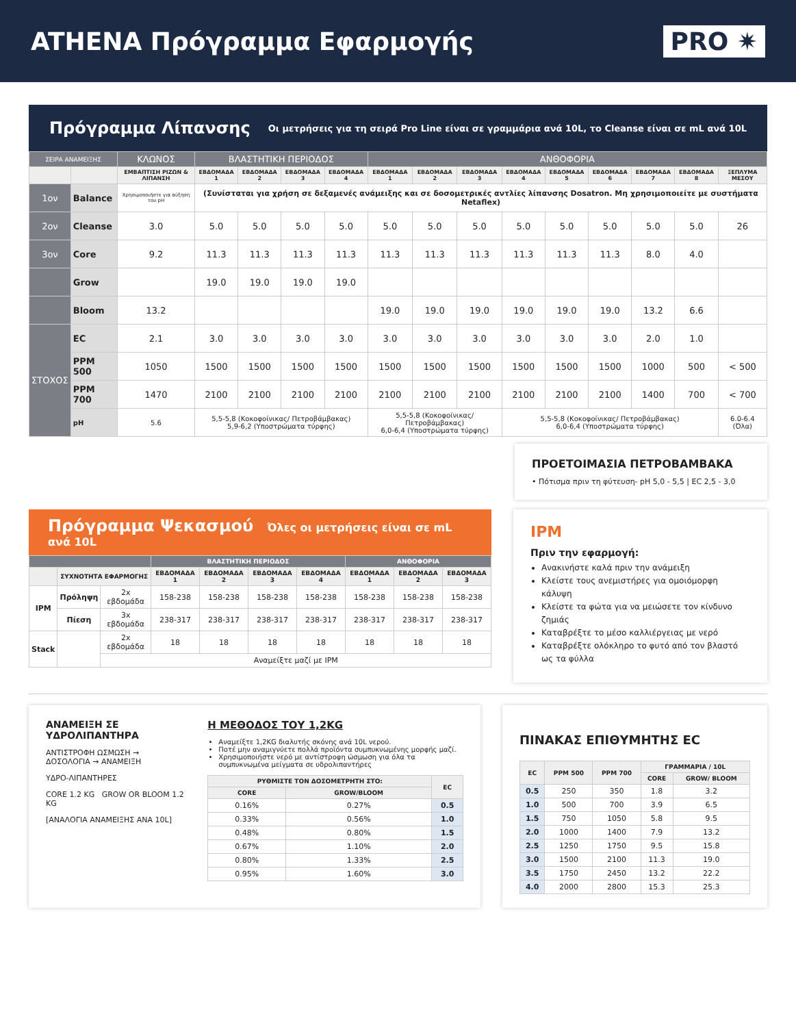ATHENA Πρόγραμμα Εφαρμογής PRO ✷
Πρόγραμμα Λίπανσης
Οι μετρήσεις για τη σειρά Pro Line είναι σε γραμμάρια ανά 10L, το Cleanse είναι σε mL ανά 10L
| ΣΕΙΡΑ ΑΝΑΜΕΙΞΗΣ | | ΚΛΩΝΟΣ | ΒΛΑΣΤΗΤΙΚΗ ΠΕΡΙΟΔΟΣ | | | | ΑΝΘΟΦΟΡΙΑ | | | | | | | | |
| --- | --- | --- | --- | --- | --- | --- | --- | --- | --- | --- | --- | --- | --- | --- | --- |
| | | ΕΜΒΑΠΤΙΣΗ ΡΙΖΩΝ & ΛΙΠΑΝΣΗ | ΕΒΔΟΜΑΔΑ 1 | ΕΒΔΟΜΑΔΑ 2 | ΕΒΔΟΜΑΔΑ 3 | ΕΒΔΟΜΑΔΑ 4 | ΕΒΔΟΜΑΔΑ 1 | ΕΒΔΟΜΑΔΑ 2 | ΕΒΔΟΜΑΔΑ 3 | ΕΒΔΟΜΑΔΑ 4 | ΕΒΔΟΜΑΔΑ 5 | ΕΒΔΟΜΑΔΑ 6 | ΕΒΔΟΜΑΔΑ 7 | ΕΒΔΟΜΑΔΑ 8 | ΞΕΠΛΥΜΑ ΜΕΣΟΥ |
| 1ον | Balance | Χρησιμοποιήστε για αύξηση του pH | (Συνίσταται για χρήση σε δεξαμενές ανάμειξης και σε δοσομετρικές αντλίες λίπανσης Dosatron. Μη χρησιμοποιείτε με συστήματα Netaflex) | | | | | | | | | | | | |
| 2ον | Cleanse | 3.0 | 5.0 | 5.0 | 5.0 | 5.0 | 5.0 | 5.0 | 5.0 | 5.0 | 5.0 | 5.0 | 5.0 | 5.0 | 26 |
| 3ον | Core | 9.2 | 11.3 | 11.3 | 11.3 | 11.3 | 11.3 | 11.3 | 11.3 | 11.3 | 11.3 | 11.3 | 8.0 | 4.0 | |
| | Grow | | 19.0 | 19.0 | 19.0 | 19.0 | | | | | | | | | |
| | Bloom | 13.2 | | | | | 19.0 | 19.0 | 19.0 | 19.0 | 19.0 | 19.0 | 13.2 | 6.6 | |
| ΣΤΟΧΟΣ | EC | 2.1 | 3.0 | 3.0 | 3.0 | 3.0 | 3.0 | 3.0 | 3.0 | 3.0 | 3.0 | 3.0 | 2.0 | 1.0 | |
| | PPM 500 | 1050 | 1500 | 1500 | 1500 | 1500 | 1500 | 1500 | 1500 | 1500 | 1500 | 1500 | 1000 | 500 | < 500 |
| | PPM 700 | 1470 | 2100 | 2100 | 2100 | 2100 | 2100 | 2100 | 2100 | 2100 | 2100 | 2100 | 1400 | 700 | < 700 |
| | pH | 5.6 | 5,5-5,8 (Κοκοφοίνικας/ Πετροβάμβακας) 5,9-6,2 (Υποστρώματα τύρφης) | | | | 5,5-5,8 (Κοκοφοίνικας/ Πετροβάμβακας) 6,0-6,4 (Υποστρώματα τύρφης) | | | 5,5-5,8 (Κοκοφοίνικας/ Πετροβάμβακας) 6,0-6,4 (Υποστρώματα τύρφης) | | | | | 6.0-6.4 (Όλα) |
ΠΡΟΕΤΟΙΜΑΣΙΑ ΠΕΤΡΟΒΑΜΒΑΚΑ
• Πότισμα πριν τη φύτευση- pH 5,0 - 5,5 | EC 2,5 - 3,0
Πρόγραμμα Ψεκασμού Όλες οι μετρήσεις είναι σε mL ανά 10L
| | | | ΒΛΑΣΤΗΤΙΚΗ ΠΕΡΙΟΔΟΣ | | | | ΑΝΘΟΦΟΡΙΑ | | |
| --- | --- | --- | --- | --- | --- | --- | --- | --- | --- |
| | ΣΥΧΝΟΤΗΤΑ ΕΦΑΡΜΟΓΗΣ | | ΕΒΔΟΜΑΔΑ 1 | ΕΒΔΟΜΑΔΑ 2 | ΕΒΔΟΜΑΔΑ 3 | ΕΒΔΟΜΑΔΑ 4 | ΕΒΔΟΜΑΔΑ 1 | ΕΒΔΟΜΑΔΑ 2 | ΕΒΔΟΜΑΔΑ 3 |
| IPM | Πρόληψη | 2x εβδομάδα | 158-238 | 158-238 | 158-238 | 158-238 | 158-238 | 158-238 | 158-238 |
| | Πίεση | 3x εβδομάδα | 238-317 | 238-317 | 238-317 | 238-317 | 238-317 | 238-317 | 238-317 |
| Stack | | 2x εβδομάδα | 18 | 18 | 18 | 18 | 18 | 18 | 18 |
| | | Αναμείξτε μαζί με IPM | | | | | | | |
IPM
Πριν την εφαρμογή:
Ανακινήστε καλά πριν την ανάμειξη
Κλείστε τους ανεμιστήρες για ομοιόμορφη κάλυψη
Κλείστε τα φώτα για να μειώσετε τον κίνδυνο ζημιάς
Καταβρέξτε το μέσο καλλιέργειας με νερό
Καταβρέξτε ολόκληρο το φυτό από τον βλαστό ως τα φύλλα
ΑΝΑΜΕΙΞΗ ΣΕ ΥΔΡΟΛΙΠΑΝΤΗΡΑ
ΑΝΤΙΣΤΡΟΦΗ ΩΣΜΩΣΗ → ΔΟΣΟΛΟΓΙΑ → ΑΝΑΜΕΙΞΗ
ΥΔΡΟ-ΛΙΠΑΝΤΗΡΕΣ
CORE 1.2 KG GROW OR BLOOM 1.2 KG
[ΑΝΑΛΟΓΙΑ ΑΝΑΜΕΙΞΗΣ ΑΝΑ 10L]
Η ΜΕΘΟΔΟΣ ΤΟΥ 1,2KG
Αναμείξτε 1,2KG διαλυτής σκόνης ανά 10L νερού.
Ποτέ μην αναμιγνύετε πολλά προϊόντα συμπυκνωμένης μορφής μαζί.
Χρησιμοποιήστε νερό με αντίστροφη ώσμωση για όλα τα συμπυκνωμένα μείγματα σε υδρολιπαντήρες
| ΡΥΘΜΙΣΤΕ ΤΟΝ ΔΟΣΟΜΕΤΡΗΤΗ ΣΤΟ: | | EC |
| --- | --- | --- |
| CORE | GROW/BLOOM | |
| 0.16% | 0.27% | 0.5 |
| 0.33% | 0.56% | 1.0 |
| 0.48% | 0.80% | 1.5 |
| 0.67% | 1.10% | 2.0 |
| 0.80% | 1.33% | 2.5 |
| 0.95% | 1.60% | 3.0 |
ΠΙΝΑΚΑΣ ΕΠΙΘΥΜΗΤΗΣ EC
| EC | PPM 500 | PPM 700 | ΓΡΑΜΜΑΡΙΑ / 10L | |
| --- | --- | --- | --- | --- |
| | | | CORE | GROW/ BLOOM |
| 0.5 | 250 | 350 | 1.8 | 3.2 |
| 1.0 | 500 | 700 | 3.9 | 6.5 |
| 1.5 | 750 | 1050 | 5.8 | 9.5 |
| 2.0 | 1000 | 1400 | 7.9 | 13.2 |
| 2.5 | 1250 | 1750 | 9.5 | 15.8 |
| 3.0 | 1500 | 2100 | 11.3 | 19.0 |
| 3.5 | 1750 | 2450 | 13.2 | 22.2 |
| 4.0 | 2000 | 2800 | 15.3 | 25.3 |